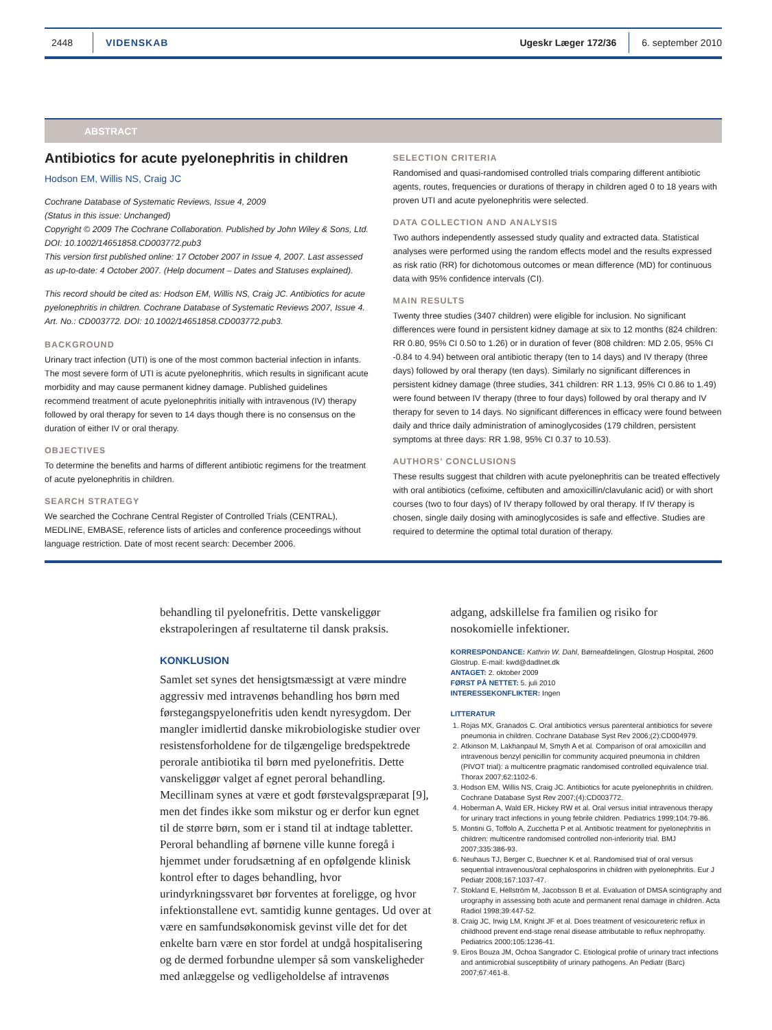2448 VIDENSKAB Ugeskr Læger 172/36 6. september 2010
ABSTRACT
Antibiotics for acute pyelonephritis in children
Hodson EM, Willis NS, Craig JC
Cochrane Database of Systematic Reviews, Issue 4, 2009
(Status in this issue: Unchanged)
Copyright © 2009 The Cochrane Collaboration. Published by John Wiley & Sons, Ltd.
DOI: 10.1002/14651858.CD003772.pub3
This version first published online: 17 October 2007 in Issue 4, 2007. Last assessed as up-to-date: 4 October 2007. (Help document – Dates and Statuses explained).
This record should be cited as: Hodson EM, Willis NS, Craig JC. Antibiotics for acute pyelonephritis in children. Cochrane Database of Systematic Reviews 2007, Issue 4. Art. No.: CD003772. DOI: 10.1002/14651858.CD003772.pub3.
BACKGROUND
Urinary tract infection (UTI) is one of the most common bacterial infection in infants. The most severe form of UTI is acute pyelonephritis, which results in significant acute morbidity and may cause permanent kidney damage. Published guidelines recommend treatment of acute pyelonephritis initially with intravenous (IV) therapy followed by oral therapy for seven to 14 days though there is no consensus on the duration of either IV or oral therapy.
OBJECTIVES
To determine the benefits and harms of different antibiotic regimens for the treatment of acute pyelonephritis in children.
SEARCH STRATEGY
We searched the Cochrane Central Register of Controlled Trials (CENTRAL), MEDLINE, EMBASE, reference lists of articles and conference proceedings without language restriction. Date of most recent search: December 2006.
SELECTION CRITERIA
Randomised and quasi-randomised controlled trials comparing different antibiotic agents, routes, frequencies or durations of therapy in children aged 0 to 18 years with proven UTI and acute pyelonephritis were selected.
DATA COLLECTION AND ANALYSIS
Two authors independently assessed study quality and extracted data. Statistical analyses were performed using the random effects model and the results expressed as risk ratio (RR) for dichotomous outcomes or mean difference (MD) for continuous data with 95% confidence intervals (CI).
MAIN RESULTS
Twenty three studies (3407 children) were eligible for inclusion. No significant differences were found in persistent kidney damage at six to 12 months (824 children: RR 0.80, 95% CI 0.50 to 1.26) or in duration of fever (808 children: MD 2.05, 95% CI -0.84 to 4.94) between oral antibiotic therapy (ten to 14 days) and IV therapy (three days) followed by oral therapy (ten days). Similarly no significant differences in persistent kidney damage (three studies, 341 children: RR 1.13, 95% CI 0.86 to 1.49) were found between IV therapy (three to four days) followed by oral therapy and IV therapy for seven to 14 days. No significant differences in efficacy were found between daily and thrice daily administration of aminoglycosides (179 children, persistent symptoms at three days: RR 1.98, 95% CI 0.37 to 10.53).
AUTHORS’ CONCLUSIONS
These results suggest that children with acute pyelonephritis can be treated effectively with oral antibiotics (cefixime, ceftibuten and amoxicillin/clavulanic acid) or with short courses (two to four days) of IV therapy followed by oral therapy. If IV therapy is chosen, single daily dosing with aminoglycosides is safe and effective. Studies are required to determine the optimal total duration of therapy.
behandling til pyelonefritis. Dette vanskeliggør ekstrapoleringen af resultaterne til dansk praksis.
KONKLUSION
Samlet set synes det hensigtsmæssigt at være mindre aggressiv med intravenøs behandling hos børn med førstegangspyelonefritis uden kendt nyresygdom. Der mangler imidlertid danske mikrobiologiske studier over resistensforholdene for de tilgængelige bredspektrede perorale antibiotika til børn med pyelonefritis. Dette vanskeliggør valget af egnet peroral behandling. Mecillinam synes at være et godt førstevalgspræparat [9], men det findes ikke som mikstur og er derfor kun egnet til de større børn, som er i stand til at indtage tabletter. Peroral behandling af børnene ville kunne foregå i hjemmet under forudsætning af en opfølgende klinisk kontrol efter to dages behandling, hvor urindyrkningssvaret bør forventes at foreligge, og hvor infektionstallene evt. samtidig kunne gentages. Ud over at være en samfundsøkonomisk gevinst ville det for det enkelte barn være en stor fordel at undgå hospitalisering og de dermed forbundne ulemper så som vanskeligheder med anlæggelse og vedligeholdelse af intravenøs
adgang, adskillelse fra familien og risiko for nosokomielle infektioner.
KORRESPONDANCE: Kathrin W. Dahl, Børneafdelingen, Glostrup Hospital, 2600 Glostrup. E-mail: kwd@dadlnet.dk
ANTAGET: 2. oktober 2009
FØRST PÅ NETTET: 5. juli 2010
INTERESSEKONFLIKTER: Ingen
LITTERATUR
1. Rojas MX, Granados C. Oral antibiotics versus parenteral antibiotics for severe pneumonia in children. Cochrane Database Syst Rev 2006;(2):CD004979.
2. Atkinson M, Lakhanpaul M, Smyth A et al. Comparison of oral amoxicillin and intravenous benzyl penicillin for community acquired pneumonia in children (PIVOT trial): a multicentre pragmatic randomised controlled equivalence trial. Thorax 2007;62:1102-6.
3. Hodson EM, Willis NS, Craig JC. Antibiotics for acute pyelonephritis in children. Cochrane Database Syst Rev 2007;(4):CD003772.
4. Hoberman A, Wald ER, Hickey RW et al. Oral versus initial intravenous therapy for urinary tract infections in young febrile children. Pediatrics 1999;104:79-86.
5. Montini G, Toffolo A, Zucchetta P et al. Antibiotic treatment for pyelonephritis in children: multicentre randomised controlled non-inferiority trial. BMJ 2007;335:386-93.
6. Neuhaus TJ, Berger C, Buechner K et al. Randomised trial of oral versus sequential intravenous/oral cephalosporins in children with pyelonephritis. Eur J Pediatr 2008;167:1037-47.
7. Stokland E, Hellström M, Jacobsson B et al. Evaluation of DMSA scintigraphy and urography in assessing both acute and permanent renal damage in children. Acta Radiol 1998;39:447-52.
8. Craig JC, Irwig LM, Knight JF et al. Does treatment of vesicoureteric reflux in childhood prevent end-stage renal disease attributable to reflux nephropathy. Pediatrics 2000;105:1236-41.
9. Eiros Bouza JM, Ochoa Sangrador C. Etiological profile of urinary tract infections and antimicrobial susceptibility of urinary pathogens. An Pediatr (Barc) 2007;67:461-8.